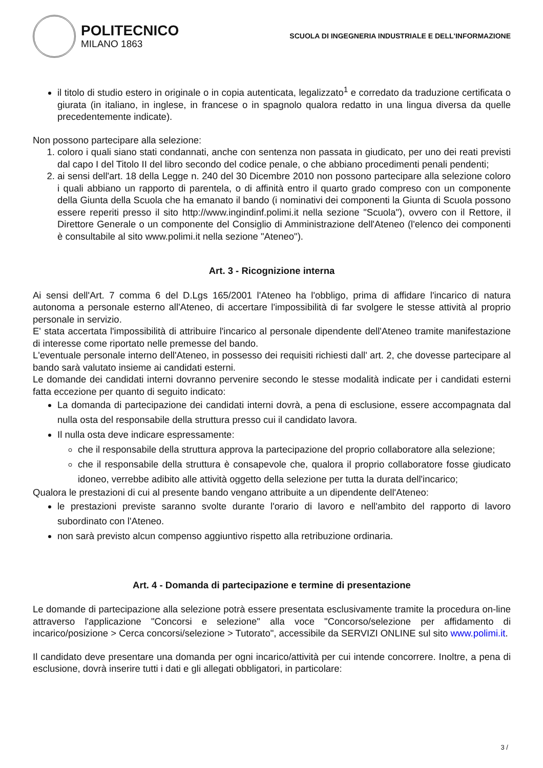POLITECNICO
MILANO 1863
SCUOLA DI INGEGNERIA INDUSTRIALE E DELL'INFORMAZIONE
il titolo di studio estero in originale o in copia autenticata, legalizzato<sup>1</sup> e corredato da traduzione certificata o giurata (in italiano, in inglese, in francese o in spagnolo qualora redatto in una lingua diversa da quelle precedentemente indicate).
Non possono partecipare alla selezione:
1. coloro i quali siano stati condannati, anche con sentenza non passata in giudicato, per uno dei reati previsti dal capo I del Titolo II del libro secondo del codice penale, o che abbiano procedimenti penali pendenti;
2. ai sensi dell'art. 18 della Legge n. 240 del 30 Dicembre 2010 non possono partecipare alla selezione coloro i quali abbiano un rapporto di parentela, o di affinità entro il quarto grado compreso con un componente della Giunta della Scuola che ha emanato il bando (i nominativi dei componenti la Giunta di Scuola possono essere reperiti presso il sito http://www.ingindinf.polimi.it nella sezione "Scuola"), ovvero con il Rettore, il Direttore Generale o un componente del Consiglio di Amministrazione dell'Ateneo (l'elenco dei componenti è consultabile al sito www.polimi.it nella sezione "Ateneo").
Art. 3 - Ricognizione interna
Ai sensi dell'Art. 7 comma 6 del D.Lgs 165/2001 l'Ateneo ha l'obbligo, prima di affidare l'incarico di natura autonoma a personale esterno all'Ateneo, di accertare l'impossibilità di far svolgere le stesse attività al proprio personale in servizio.
E' stata accertata l'impossibilità di attribuire l'incarico al personale dipendente dell'Ateneo tramite manifestazione di interesse come riportato nelle premesse del bando.
L'eventuale personale interno dell'Ateneo, in possesso dei requisiti richiesti dall' art. 2, che dovesse partecipare al bando sarà valutato insieme ai candidati esterni.
Le domande dei candidati interni dovranno pervenire secondo le stesse modalità indicate per i candidati esterni fatta eccezione per quanto di seguito indicato:
La domanda di partecipazione dei candidati interni dovrà, a pena di esclusione, essere accompagnata dal nulla osta del responsabile della struttura presso cui il candidato lavora.
Il nulla osta deve indicare espressamente:
che il responsabile della struttura approva la partecipazione del proprio collaboratore alla selezione;
che il responsabile della struttura è consapevole che, qualora il proprio collaboratore fosse giudicato idoneo, verrebbe adibito alle attività oggetto della selezione per tutta la durata dell'incarico;
Qualora le prestazioni di cui al presente bando vengano attribuite a un dipendente dell'Ateneo:
le prestazioni previste saranno svolte durante l'orario di lavoro e nell'ambito del rapporto di lavoro subordinato con l'Ateneo.
non sarà previsto alcun compenso aggiuntivo rispetto alla retribuzione ordinaria.
Art. 4 - Domanda di partecipazione e termine di presentazione
Le domande di partecipazione alla selezione potrà essere presentata esclusivamente tramite la procedura on-line attraverso l'applicazione "Concorsi e selezione" alla voce "Concorso/selezione per affidamento di incarico/posizione > Cerca concorsi/selezione > Tutorato", accessibile da SERVIZI ONLINE sul sito www.polimi.it.
Il candidato deve presentare una domanda per ogni incarico/attività per cui intende concorrere. Inoltre, a pena di esclusione, dovrà inserire tutti i dati e gli allegati obbligatori, in particolare:
3 /